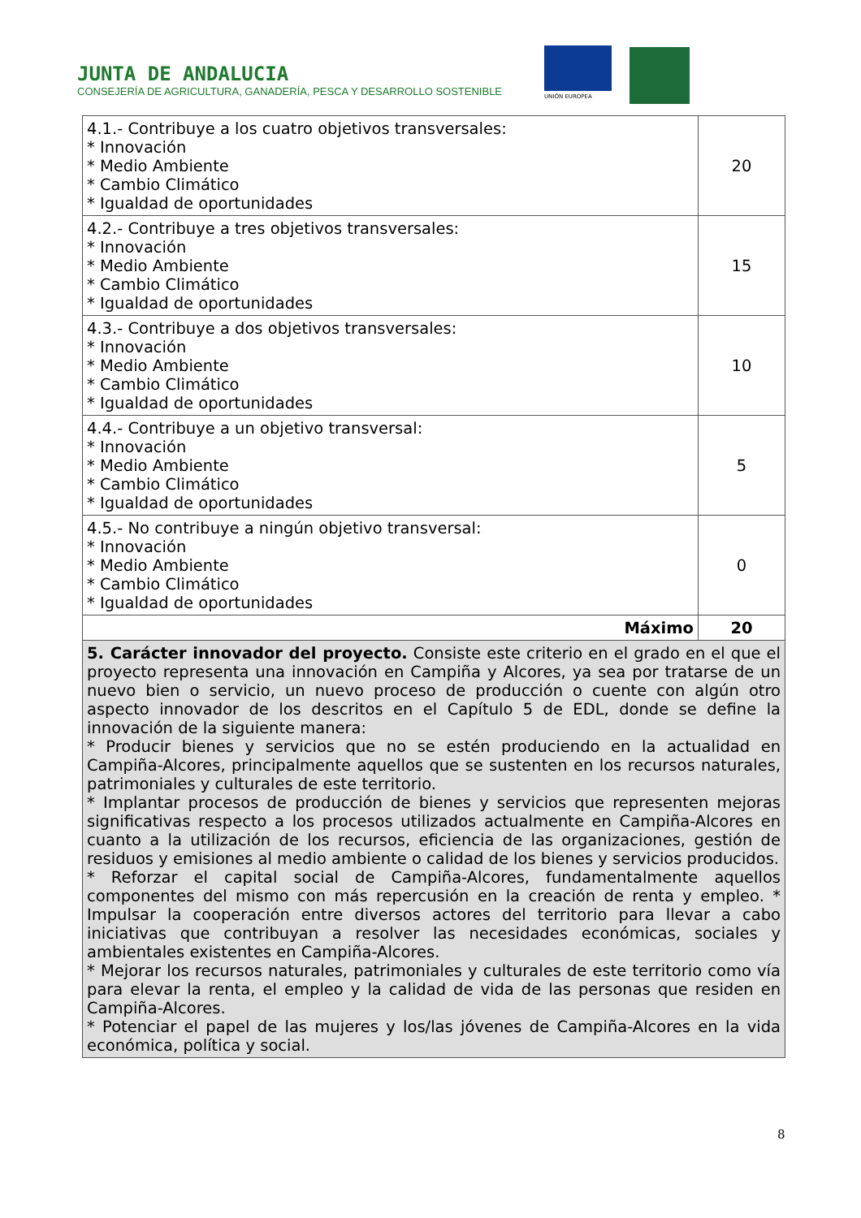JUNTA DE ANDALUCIA
CONSEJERÍA DE AGRICULTURA, GANADERÍA, PESCA Y DESARROLLO SOSTENIBLE
UNIÓN EUROPEA
| 4.1.- Contribuye a los cuatro objetivos transversales: * Innovación * Medio Ambiente * Cambio Climático * Igualdad de oportunidades | 20 |
| 4.2.- Contribuye a tres objetivos transversales: * Innovación * Medio Ambiente * Cambio Climático * Igualdad de oportunidades | 15 |
| 4.3.- Contribuye a dos objetivos transversales: * Innovación * Medio Ambiente * Cambio Climático * Igualdad de oportunidades | 10 |
| 4.4.- Contribuye a un objetivo transversal: * Innovación * Medio Ambiente * Cambio Climático * Igualdad de oportunidades | 5 |
| 4.5.- No contribuye a ningún objetivo transversal: * Innovación * Medio Ambiente * Cambio Climático * Igualdad de oportunidades | 0 |
| Máximo | 20 |
| 5. Carácter innovador del proyecto. Consiste este criterio en el grado en el que el proyecto representa una innovación en Campiña y Alcores, ya sea por tratarse de un nuevo bien o servicio, un nuevo proceso de producción o cuente con algún otro aspecto innovador de los descritos en el Capítulo 5 de EDL, donde se define la innovación de la siguiente manera: * Producir bienes y servicios que no se estén produciendo en la actualidad en Campiña-Alcores, principalmente aquellos que se sustenten en los recursos naturales, patrimoniales y culturales de este territorio. * Implantar procesos de producción de bienes y servicios que representen mejoras significativas respecto a los procesos utilizados actualmente en Campiña-Alcores en cuanto a la utilización de los recursos, eficiencia de las organizaciones, gestión de residuos y emisiones al medio ambiente o calidad de los bienes y servicios producidos. * Reforzar el capital social de Campiña-Alcores, fundamentalmente aquellos componentes del mismo con más repercusión en la creación de renta y empleo. * Impulsar la cooperación entre diversos actores del territorio para llevar a cabo iniciativas que contribuyan a resolver las necesidades económicas, sociales y ambientales existentes en Campiña-Alcores. * Mejorar los recursos naturales, patrimoniales y culturales de este territorio como vía para elevar la renta, el empleo y la calidad de vida de las personas que residen en Campiña-Alcores. * Potenciar el papel de las mujeres y los/las jóvenes de Campiña-Alcores en la vida económica, política y social. | |
8